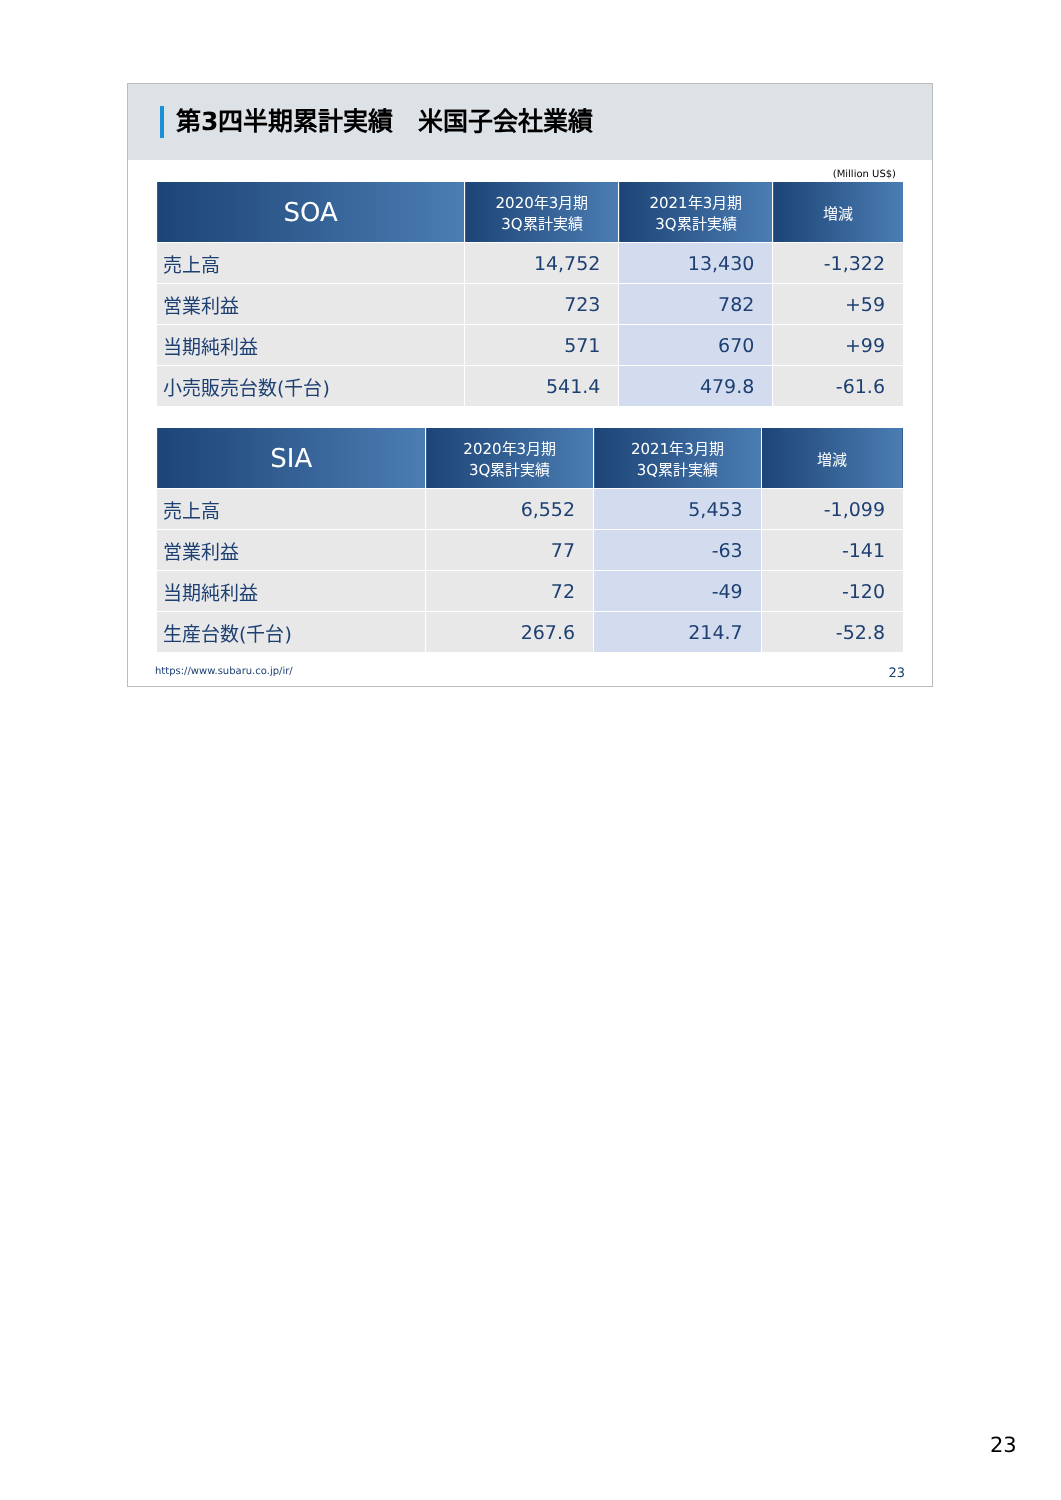第3四半期累計実績　米国子会社業績
(Million US$)
| SOA | 2020年3月期 3Q累計実績 | 2021年3月期 3Q累計実績 | 増減 |
| --- | --- | --- | --- |
| 売上高 | 14,752 | 13,430 | -1,322 |
| 営業利益 | 723 | 782 | +59 |
| 当期純利益 | 571 | 670 | +99 |
| 小売販売台数(千台) | 541.4 | 479.8 | -61.6 |
| SIA | 2020年3月期 3Q累計実績 | 2021年3月期 3Q累計実績 | 増減 |
| --- | --- | --- | --- |
| 売上高 | 6,552 | 5,453 | -1,099 |
| 営業利益 | 77 | -63 | -141 |
| 当期純利益 | 72 | -49 | -120 |
| 生産台数(千台) | 267.6 | 214.7 | -52.8 |
https://www.subaru.co.jp/ir/ 23
23